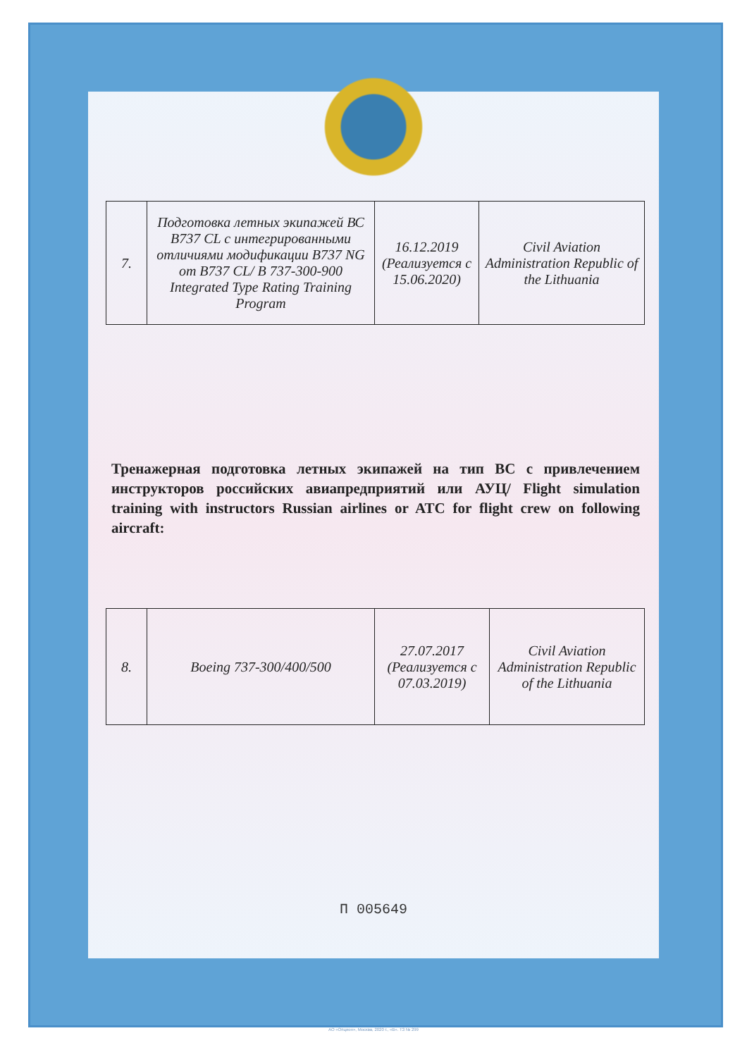| 7. | Подготовка летных экипажей ВС B737 CL с интегрированными отличиями модификации B737 NG от B737 CL/ B 737-300-900 Integrated Type Rating Training Program | 16.12.2019 (Реализуется с 15.06.2020) | Civil Aviation Administration Republic of the Lithuania |
Тренажерная подготовка летных экипажей на тип ВС с привлечением инструкторов российских авиапредприятий или АУЦ/ Flight simulation training with instructors Russian airlines or ATC for flight crew on following aircraft:
| 8. | Boeing 737-300/400/500 | 27.07.2017 (Реализуется с 07.03.2019) | Civil Aviation Administration Republic of the Lithuania |
П 005649
АО «Опцион», Москва, 2020 г., «В». ТЗ № 299